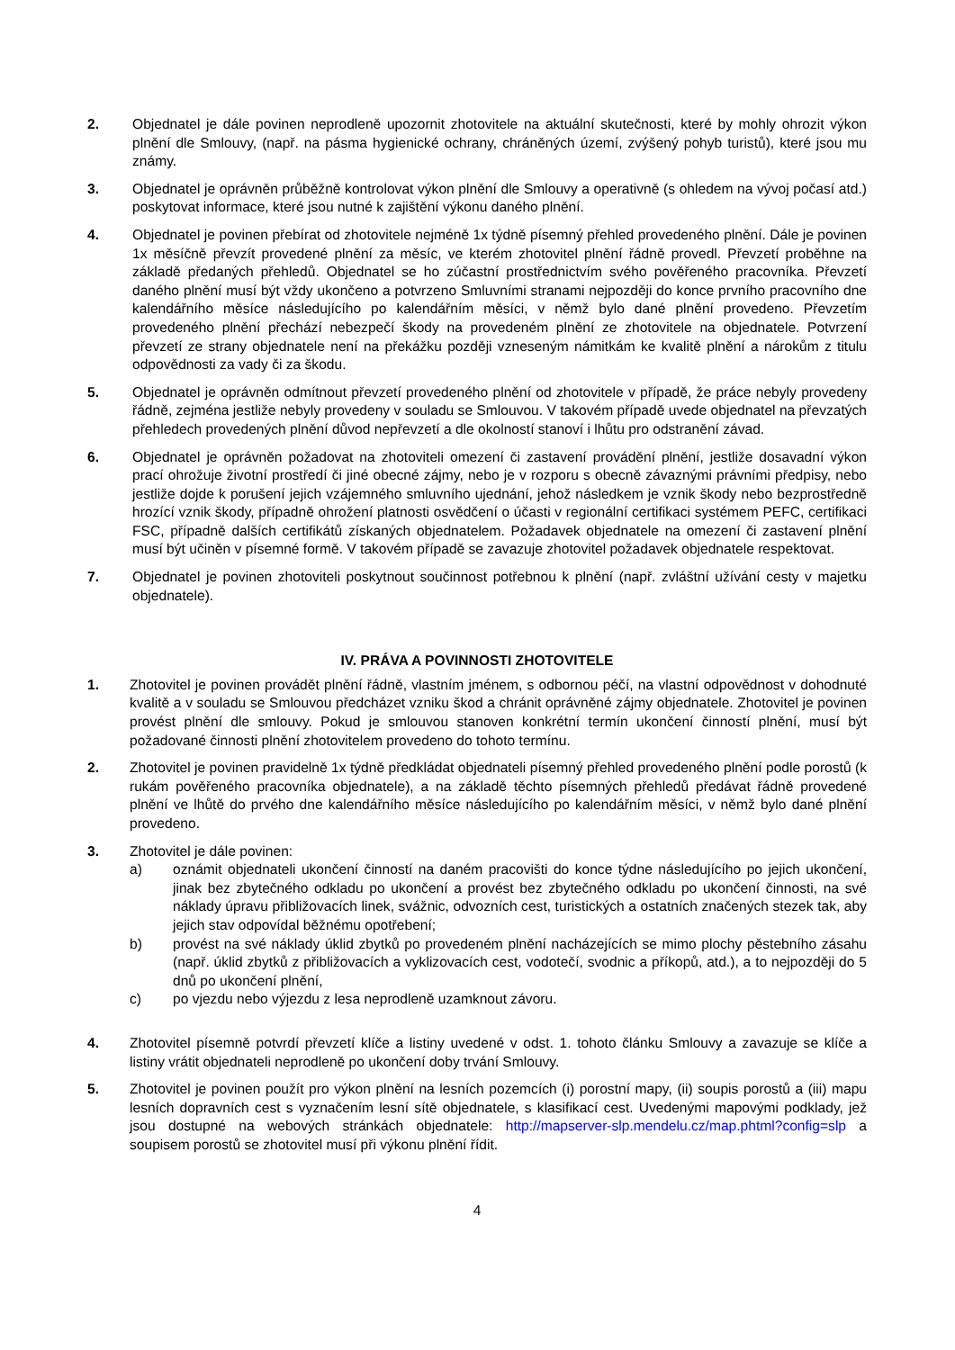2. Objednatel je dále povinen neprodleně upozornit zhotovitele na aktuální skutečnosti, které by mohly ohrozit výkon plnění dle Smlouvy, (např. na pásma hygienické ochrany, chráněných území, zvýšený pohyb turistů), které jsou mu známy.
3. Objednatel je oprávněn průběžně kontrolovat výkon plnění dle Smlouvy a operativně (s ohledem na vývoj počasí atd.) poskytovat informace, které jsou nutné k zajištění výkonu daného plnění.
4. Objednatel je povinen přebírat od zhotovitele nejméně 1x týdně písemný přehled provedeného plnění. Dále je povinen 1x měsíčně převzít provedené plnění za měsíc, ve kterém zhotovitel plnění řádně provedl. Převzetí proběhne na základě předaných přehledů. Objednatel se ho zúčastní prostřednictvím svého pověřeného pracovníka. Převzetí daného plnění musí být vždy ukončeno a potvrzeno Smluvními stranami nejpozději do konce prvního pracovního dne kalendářního měsíce následujícího po kalendářním měsíci, v němž bylo dané plnění provedeno. Převzetím provedeného plnění přechází nebezpečí škody na provedeném plnění ze zhotovitele na objednatele. Potvrzení převzetí ze strany objednatele není na překážku později vzneseným námitkám ke kvalitě plnění a nárokům z titulu odpovědnosti za vady či za škodu.
5. Objednatel je oprávněn odmítnout převzetí provedeného plnění od zhotovitele v případě, že práce nebyly provedeny řádně, zejména jestliže nebyly provedeny v souladu se Smlouvou. V takovém případě uvede objednatel na převzatých přehledech provedených plnění důvod nepřevzetí a dle okolností stanoví i lhůtu pro odstranění závad.
6. Objednatel je oprávněn požadovat na zhotoviteli omezení či zastavení provádění plnění, jestliže dosavadní výkon prací ohrožuje životní prostředí či jiné obecné zájmy, nebo je v rozporu s obecně závaznými právními předpisy, nebo jestliže dojde k porušení jejich vzájemného smluvního ujednání, jehož následkem je vznik škody nebo bezprostředně hrozící vznik škody, případně ohrožení platnosti osvědčení o účasti v regionální certifikaci systémem PEFC, certifikaci FSC, případně dalších certifikátů získaných objednatelem. Požadavek objednatele na omezení či zastavení plnění musí být učiněn v písemné formě. V takovém případě se zavazuje zhotovitel požadavek objednatele respektovat.
7. Objednatel je povinen zhotoviteli poskytnout součinnost potřebnou k plnění (např. zvláštní užívání cesty v majetku objednatele).
IV. PRÁVA A POVINNOSTI ZHOTOVITELE
1. Zhotovitel je povinen provádět plnění řádně, vlastním jménem, s odbornou péčí, na vlastní odpovědnost v dohodnuté kvalitě a v souladu se Smlouvou předcházet vzniku škod a chránit oprávněné zájmy objednatele. Zhotovitel je povinen provést plnění dle smlouvy. Pokud je smlouvou stanoven konkrétní termín ukončení činností plnění, musí být požadované činnosti plnění zhotovitelem provedeno do tohoto termínu.
2. Zhotovitel je povinen pravidelně 1x týdně předkládat objednateli písemný přehled provedeného plnění podle porostů (k rukám pověřeného pracovníka objednatele), a na základě těchto písemných přehledů předávat řádně provedené plnění ve lhůtě do prvého dne kalendářního měsíce následujícího po kalendářním měsíci, v němž bylo dané plnění provedeno.
3. Zhotovitel je dále povinen:
a) oznámit objednateli ukončení činností na daném pracovišti do konce týdne následujícího po jejich ukončení, jinak bez zbytečného odkladu po ukončení a provést bez zbytečného odkladu po ukončení činnosti, na své náklady úpravu přibližovacích linek, svážnic, odvozních cest, turistických a ostatních značených stezek tak, aby jejich stav odpovídal běžnému opotřebení;
b) provést na své náklady úklid zbytků po provedeném plnění nacházejících se mimo plochy pěstebního zásahu (např. úklid zbytků z přibližovacích a vyklizovacích cest, vodotečí, svodnic a příkopů, atd.), a to nejpozději do 5 dnů po ukončení plnění,
c) po vjezdu nebo výjezdu z lesa neprodleně uzamknout závoru.
4. Zhotovitel písemně potvrdí převzetí klíče a listiny uvedené v odst. 1. tohoto článku Smlouvy a zavazuje se klíče a listiny vrátit objednateli neprodleně po ukončení doby trvání Smlouvy.
5. Zhotovitel je povinen použít pro výkon plnění na lesních pozemcích (i) porostní mapy, (ii) soupis porostů a (iii) mapu lesních dopravních cest s vyznačením lesní sítě objednatele, s klasifikací cest. Uvedenými mapovými podklady, jež jsou dostupné na webových stránkách objednatele: http://mapserver-slp.mendelu.cz/map.phtml?config=slp a soupisem porostů se zhotovitel musí při výkonu plnění řídit.
4